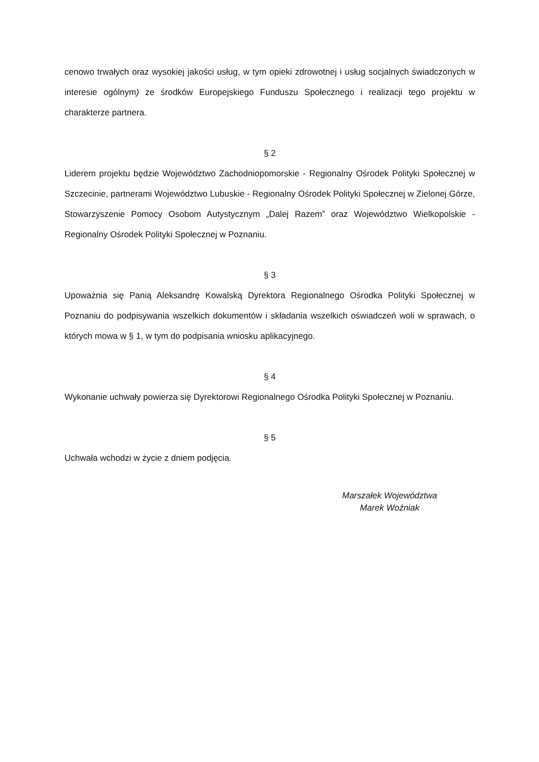cenowo trwałych oraz wysokiej jakości usług, w tym opieki zdrowotnej i usług socjalnych świadczonych w interesie ogólnym) ze środków Europejskiego Funduszu Społecznego i realizacji tego projektu w charakterze partnera.
§ 2
Liderem projektu będzie Województwo Zachodniopomorskie - Regionalny Ośrodek Polityki Społecznej w Szczecinie, partnerami Województwo Lubuskie - Regionalny Ośrodek Polityki Społecznej w Zielonej Górze, Stowarzyszenie Pomocy Osobom Autystycznym „Dalej Razem” oraz Województwo Wielkopolskie - Regionalny Ośrodek Polityki Społecznej w Poznaniu.
§ 3
Upoważnia się Panią Aleksandrę Kowalską Dyrektora Regionalnego Ośrodka Polityki Społecznej w Poznaniu do podpisywania wszelkich dokumentów i składania wszelkich oświadczeń woli w sprawach, o których mowa w § 1, w tym do podpisania wniosku aplikacyjnego.
§ 4
Wykonanie uchwały powierza się Dyrektorowi Regionalnego Ośrodka Polityki Społecznej w Poznaniu.
§ 5
Uchwała wchodzi w życie z dniem podjęcia.
Marszałek Województwa
Marek Woźniak